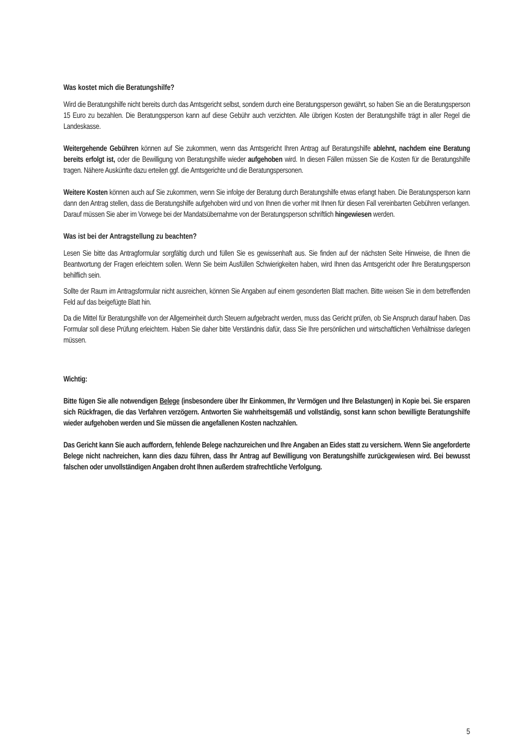Was kostet mich die Beratungshilfe?
Wird die Beratungshilfe nicht bereits durch das Amtsgericht selbst, sondern durch eine Beratungsperson gewährt, so haben Sie an die Beratungsperson 15 Euro zu bezahlen. Die Beratungsperson kann auf diese Gebühr auch verzichten. Alle übrigen Kosten der Beratungshilfe trägt in aller Regel die Landeskasse.
Weitergehende Gebühren können auf Sie zukommen, wenn das Amtsgericht Ihren Antrag auf Beratungshilfe ablehnt, nachdem eine Beratung bereits erfolgt ist, oder die Bewilligung von Beratungshilfe wieder aufgehoben wird. In diesen Fällen müssen Sie die Kosten für die Beratungshilfe tragen. Nähere Auskünfte dazu erteilen ggf. die Amtsgerichte und die Beratungspersonen.
Weitere Kosten können auch auf Sie zukommen, wenn Sie infolge der Beratung durch Beratungshilfe etwas erlangt haben. Die Beratungsperson kann dann den Antrag stellen, dass die Beratungshilfe aufgehoben wird und von Ihnen die vorher mit Ihnen für diesen Fall vereinbarten Gebühren verlangen. Darauf müssen Sie aber im Vorwege bei der Mandatsübernahme von der Beratungsperson schriftlich hingewiesen werden.
Was ist bei der Antragstellung zu beachten?
Lesen Sie bitte das Antragformular sorgfältig durch und füllen Sie es gewissenhaft aus. Sie finden auf der nächsten Seite Hinweise, die Ihnen die Beantwortung der Fragen erleichtern sollen. Wenn Sie beim Ausfüllen Schwierigkeiten haben, wird Ihnen das Amtsgericht oder Ihre Beratungsperson behilflich sein.
Sollte der Raum im Antragsformular nicht ausreichen, können Sie Angaben auf einem gesonderten Blatt machen. Bitte weisen Sie in dem betreffenden Feld auf das beigefügte Blatt hin.
Da die Mittel für Beratungshilfe von der Allgemeinheit durch Steuern aufgebracht werden, muss das Gericht prüfen, ob Sie Anspruch darauf haben. Das Formular soll diese Prüfung erleichtern. Haben Sie daher bitte Verständnis dafür, dass Sie Ihre persönlichen und wirtschaftlichen Verhältnisse darlegen müssen.
Wichtig:
Bitte fügen Sie alle notwendigen Belege (insbesondere über Ihr Einkommen, Ihr Vermögen und Ihre Belastungen) in Kopie bei. Sie ersparen sich Rückfragen, die das Verfahren verzögern. Antworten Sie wahrheitsgemäß und vollständig, sonst kann schon bewilligte Beratungshilfe wieder aufgehoben werden und Sie müssen die angefallenen Kosten nachzahlen.
Das Gericht kann Sie auch auffordern, fehlende Belege nachzureichen und Ihre Angaben an Eides statt zu versichern. Wenn Sie angeforderte Belege nicht nachreichen, kann dies dazu führen, dass Ihr Antrag auf Bewilligung von Beratungshilfe zurückgewiesen wird. Bei bewusst falschen oder unvollständigen Angaben droht Ihnen außerdem strafrechtliche Verfolgung.
5